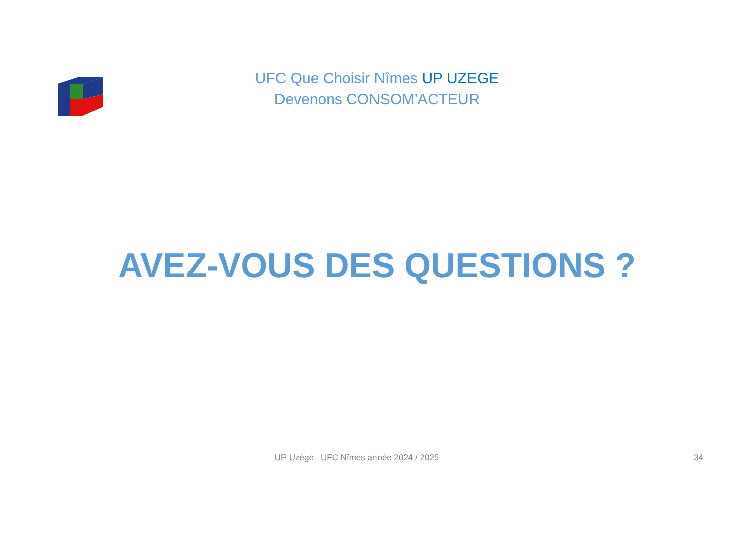UFC Que Choisir Nîmes UP UZEGE
Devenons CONSOM’ACTEUR
AVEZ-VOUS DES QUESTIONS ?
UP Uzège UFC Nîmes année 2024 / 2025
34